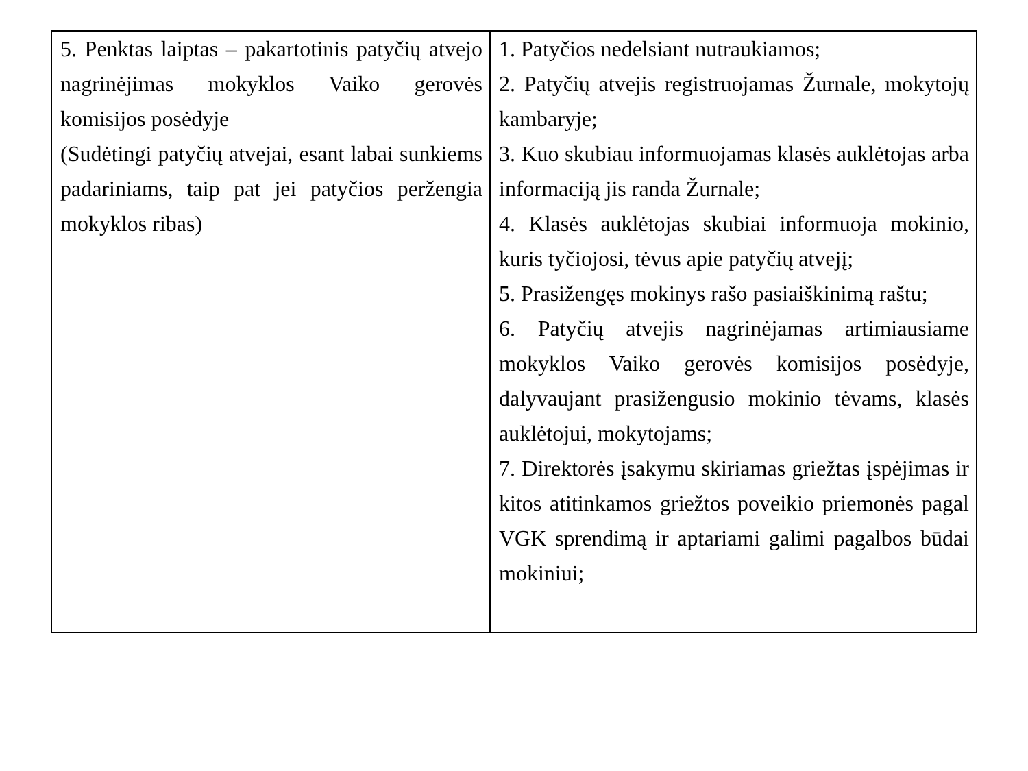| 5. Penktas laiptas – pakartotinis patyčių atvejo nagrinėjimas mokyklos Vaiko gerovės komisijos posėdyje (Sudėtingi patyčių atvejai, esant labai sunkiems padariniams, taip pat jei patyčios peržengia mokyklos ribas) | 1. Patyčios nedelsiant nutraukiamos; 2. Patyčių atvejis registruojamas Žurnale, mokytojų kambaryje; 3. Kuo skubiau informuojamas klasės auklėtojas arba informaciją jis randa Žurnale; 4. Klasės auklėtojas skubiai informuoja mokinio, kuris tyčiojosi, tėvus apie patyčių atvejį; 5. Prasižengęs mokinys rašo pasiaiškinimą raštu; 6. Patyčių atvejis nagrinėjamas artimiausiame mokyklos Vaiko gerovės komisijos posėdyje, dalyvaujant prasižengusio mokinio tėvams, klasės auklėtojui, mokytojams; 7. Direktorės įsakymu skiriamas griežtas įspėjimas ir kitos atitinkamos griežtos poveikio priemonės pagal VGK sprendimą ir aptariami galimi pagalbos būdai mokiniui; |